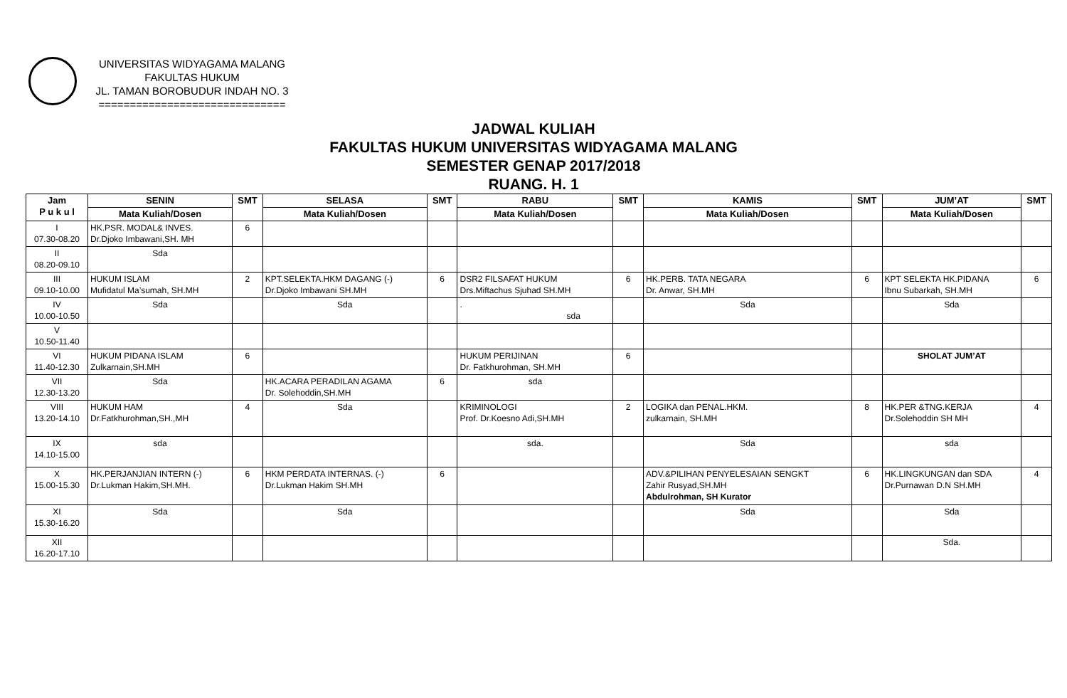UNIVERSITAS WIDYAGAMA MALANG
FAKULTAS HUKUM
JL. TAMAN BOROBUDUR INDAH NO. 3
==============================
JADWAL KULIAH
FAKULTAS HUKUM UNIVERSITAS WIDYAGAMA MALANG
SEMESTER GENAP 2017/2018
RUANG. H. 1
| Jam P u k u l | SENIN | SMT | SELASA | SMT | RABU | SMT | KAMIS | SMT | JUM’AT | SMT |
| --- | --- | --- | --- | --- | --- | --- | --- | --- | --- | --- |
| | Mata Kuliah/Dosen | | Mata Kuliah/Dosen | | Mata Kuliah/Dosen | | Mata Kuliah/Dosen | | Mata Kuliah/Dosen | |
| I 07.30-08.20 | HK.PSR. MODAL& INVES. Dr.Djoko Imbawani,SH. MH | 6 | | | | | | | | |
| II 08.20-09.10 | Sda | | | | | | | | | |
| III 09.10-10.00 | HUKUM ISLAM Mufidatul Ma’sumah, SH.MH | 2 | KPT.SELEKTA.HKM DAGANG (-) Dr.Djoko Imbawani SH.MH | 6 | DSR2 FILSAFAT HUKUM Drs.Miftachus Sjuhad SH.MH | 6 | HK.PERB. TATA NEGARA Dr. Anwar, SH.MH | 6 | KPT SELEKTA HK.PIDANA Ibnu Subarkah, SH.MH | 6 |
| IV 10.00-10.50 | Sda | | Sda | | . sda | | Sda | | Sda | |
| V 10.50-11.40 | | | | | | | | | | |
| VI 11.40-12.30 | HUKUM PIDANA ISLAM Zulkarnain,SH.MH | 6 | | | HUKUM PERIJINAN Dr. Fatkhurohman, SH.MH | 6 | | | SHOLAT JUM’AT | |
| VII 12.30-13.20 | Sda | | HK.ACARA PERADILAN AGAMA Dr. Solehoddin,SH.MH | 6 | sda | | | | | |
| VIII 13.20-14.10 | HUKUM HAM Dr.Fatkhurohman,SH.,MH | 4 | Sda | | KRIMINOLOGI Prof. Dr.Koesno Adi,SH.MH | 2 | LOGIKA dan PENAL.HKM. zulkarnain, SH.MH | 8 | HK.PER &TNG.KERJA Dr.Solehoddin SH MH | 4 |
| IX 14.10-15.00 | sda | | | | sda. | | Sda | | sda | |
| X 15.00-15.30 | HK.PERJANJIAN INTERN (-) Dr.Lukman Hakim,SH.MH. | 6 | HKM PERDATA INTERNAS. (-) Dr.Lukman Hakim SH.MH | 6 | | | ADV.&PILIHAN PENYELESAIAN SENGKT Zahir Rusyad,SH.MH Abdulrohman, SH Kurator | 6 | HK.LINGKUNGAN dan SDA Dr.Purnawan D.N SH.MH | 4 |
| XI 15.30-16.20 | Sda | | Sda | | | | Sda | | Sda | |
| XII 16.20-17.10 | | | | | | | | | Sda. | |